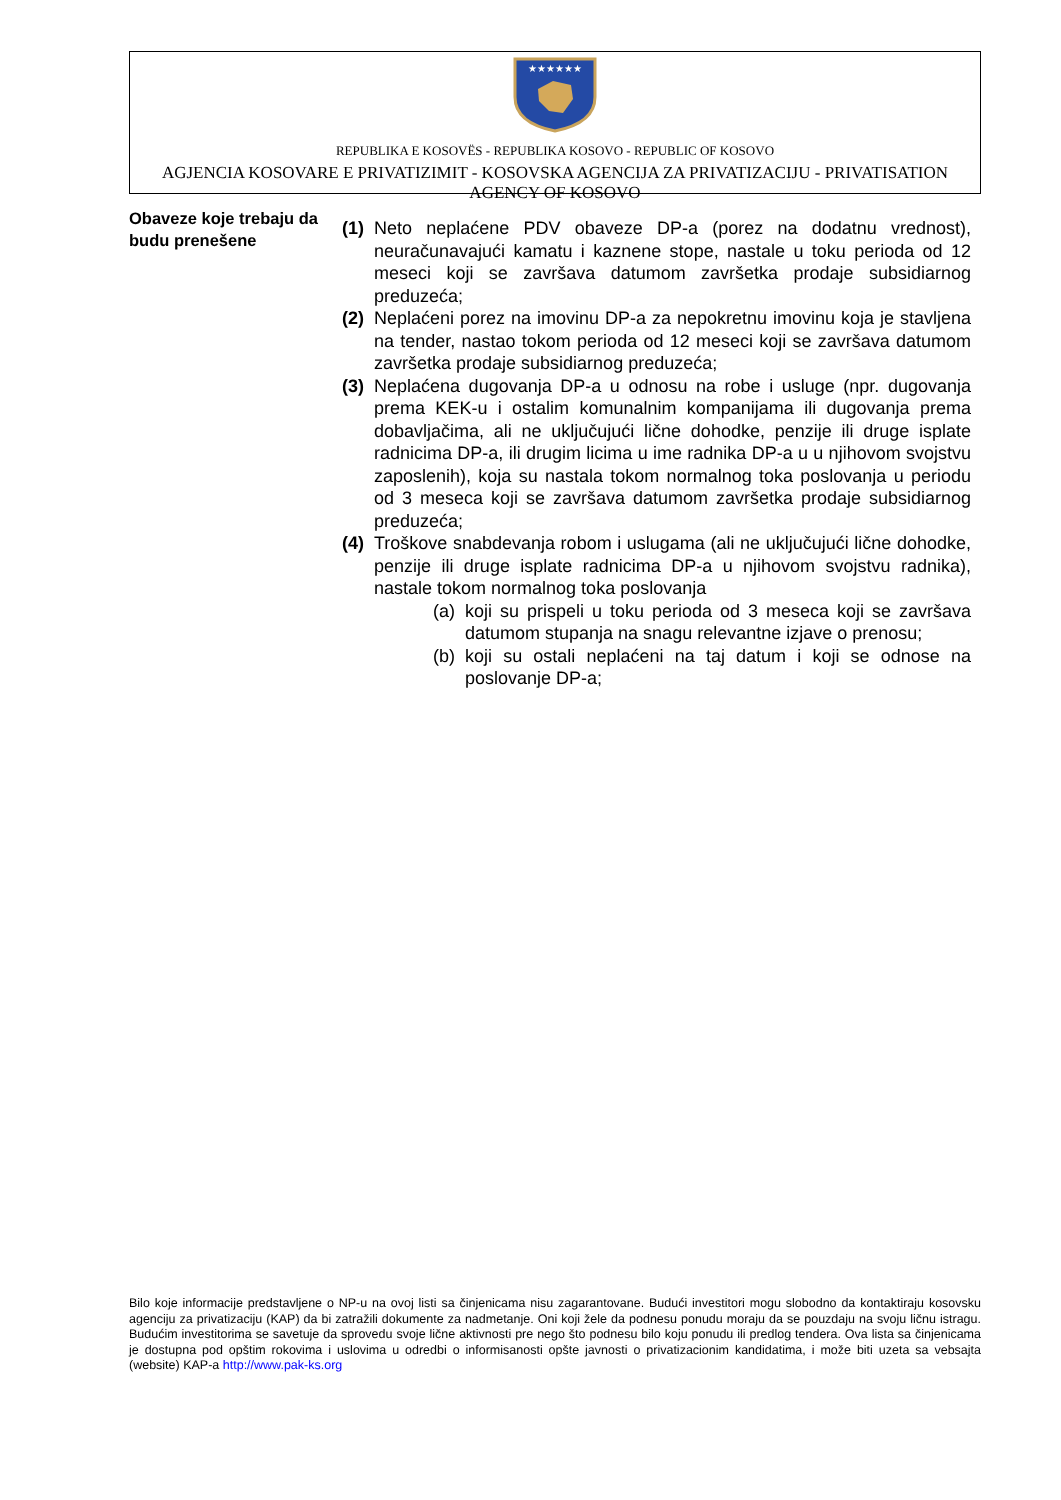★★★★★★
REPUBLIKA E KOSOVËS - REPUBLIKA KOSOVO - REPUBLIC OF KOSOVO
AGJENCIA KOSOVARE E PRIVATIZIMIT - KOSOVSKA AGENCIJA ZA PRIVATIZACIJU - PRIVATISATION AGENCY OF KOSOVO
Obaveze koje trebaju da budu prenešene
(1)
Neto neplaćene PDV obaveze DP-a (porez na dodatnu vrednost), neuračunavajući kamatu i kaznene stope, nastale u toku perioda od 12 meseci koji se završava datumom završetka prodaje subsidiarnog preduzeća;
(2)
Neplaćeni porez na imovinu DP-a za nepokretnu imovinu koja je stavljena na tender, nastao tokom perioda od 12 meseci koji se završava datumom završetka prodaje subsidiarnog preduzeća;
(3)
Neplaćena dugovanja DP-a u odnosu na robe i usluge (npr. dugovanja prema KEK-u i ostalim komunalnim kompanijama ili dugovanja prema dobavljačima, ali ne uključujući lične dohodke, penzije ili druge isplate radnicima DP-a, ili drugim licima u ime radnika DP-a u u njihovom svojstvu zaposlenih), koja su nastala tokom normalnog toka poslovanja u periodu od 3 meseca koji se završava datumom završetka prodaje subsidiarnog preduzeća;
(4)
Troškove snabdevanja robom i uslugama (ali ne uključujući lične dohodke, penzije ili druge isplate radnicima DP-a u njihovom svojstvu radnika), nastale tokom normalnog toka poslovanja
(a)
koji su prispeli u toku perioda od 3 meseca koji se završava datumom stupanja na snagu relevantne izjave o prenosu;
(b)
koji su ostali neplaćeni na taj datum i koji se odnose na poslovanje DP-a;
Bilo koje informacije predstavljene o NP-u na ovoj listi sa činjenicama nisu zagarantovane. Budući investitori mogu slobodno da kontaktiraju kosovsku agenciju za privatizaciju (KAP) da bi zatražili dokumente za nadmetanje. Oni koji žele da podnesu ponudu moraju da se pouzdaju na svoju ličnu istragu. Budućim investitorima se savetuje da sprovedu svoje lične aktivnosti pre nego što podnesu bilo koju ponudu ili predlog tendera. Ova lista sa činjenicama je dostupna pod opštim rokovima i uslovima u odredbi o informisanosti opšte javnosti o privatizacionim kandidatima, i može biti uzeta sa vebsajta (website) KAP-a http://www.pak-ks.org